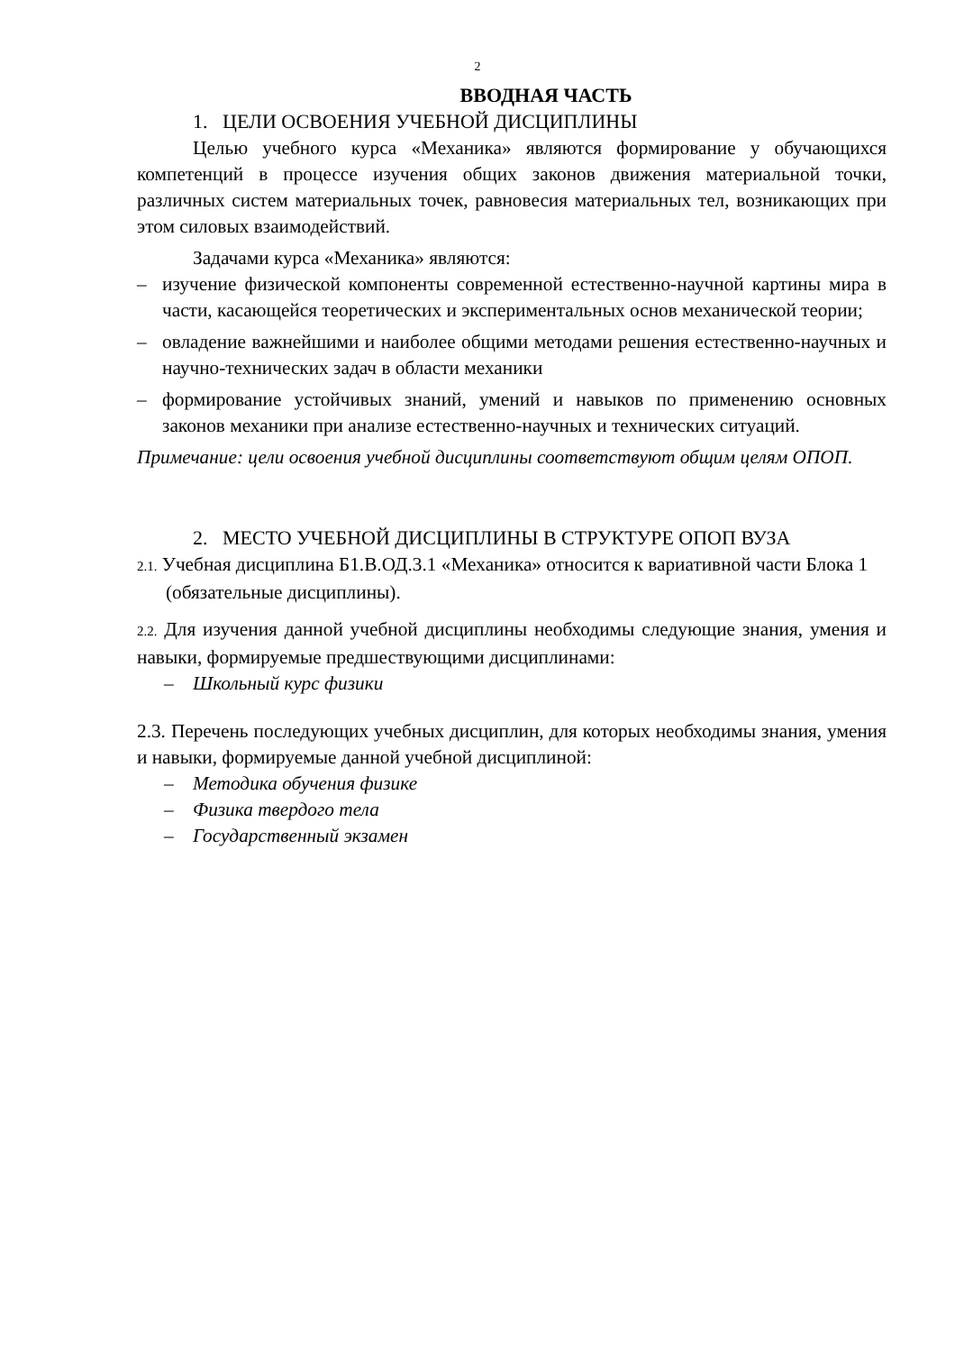2
ВВОДНАЯ ЧАСТЬ
1. ЦЕЛИ ОСВОЕНИЯ УЧЕБНОЙ ДИСЦИПЛИНЫ
Целью учебного курса «Механика» являются формирование у обучающихся компетенций в процессе изучения общих законов движения материальной точки, различных систем материальных точек, равновесия материальных тел, возникающих при этом силовых взаимодействий.
Задачами курса «Механика» являются:
– изучение физической компоненты современной естественно-научной картины мира в части, касающейся теоретических и экспериментальных основ механической теории;
– овладение важнейшими и наиболее общими методами решения естественно-научных и научно-технических задач в области механики
– формирование устойчивых знаний, умений и навыков по применению основных законов механики при анализе естественно-научных и технических ситуаций.
Примечание: цели освоения учебной дисциплины соответствуют общим целям ОПОП.
2. МЕСТО УЧЕБНОЙ ДИСЦИПЛИНЫ В СТРУКТУРЕ ОПОП ВУЗА
2.1. Учебная дисциплина Б1.В.ОД.3.1 «Механика» относится к вариативной части Блока 1 (обязательные дисциплины).
2.2. Для изучения данной учебной дисциплины необходимы следующие знания, умения и навыки, формируемые предшествующими дисциплинами:
– Школьный курс физики
2.3. Перечень последующих учебных дисциплин, для которых необходимы знания, умения и навыки, формируемые данной учебной дисциплиной:
– Методика обучения физике
– Физика твердого тела
– Государственный экзамен